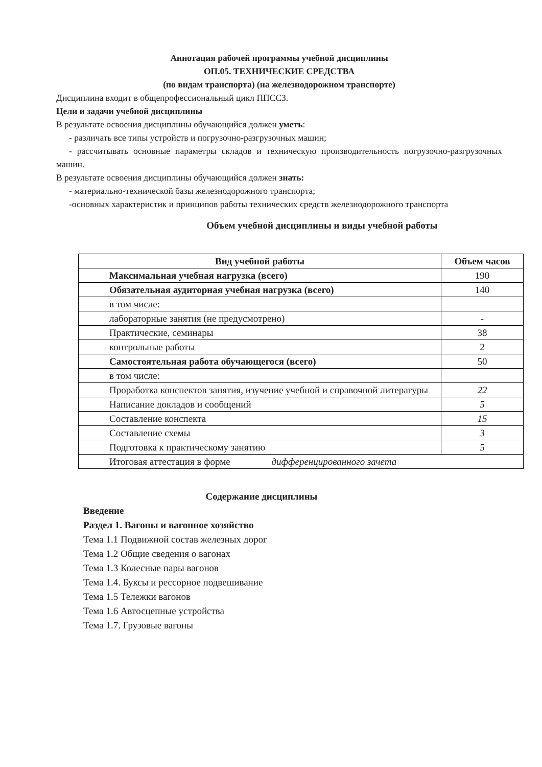Аннотация рабочей программы учебной дисциплины
ОП.05. ТЕХНИЧЕСКИЕ СРЕДСТВА
(по видам транспорта) (на железнодорожном транспорте)
Дисциплина входит в общепрофессиональный цикл ППССЗ.
Цели и задачи учебной дисциплины
В результате освоения дисциплины обучающийся должен уметь:
- различать все типы устройств и погрузочно-разгрузочных машин;
- рассчитывать основные параметры складов и техническую производительность погрузочно-разгрузочных машин.
В результате освоения дисциплины обучающийся должен знать:
- материально-технической базы железнодорожного транспорта;
-основных характеристик и принципов работы технических средств железнодорожного транспорта
Объем учебной дисциплины и виды учебной работы
| Вид учебной работы | Объем часов |
| --- | --- |
| Максимальная учебная нагрузка (всего) | 190 |
| Обязательная аудиторная учебная нагрузка (всего) | 140 |
| в том числе: | |
| лабораторные занятия (не предусмотрено) | - |
| Практические, семинары | 38 |
| контрольные работы | 2 |
| Самостоятельная работа обучающегося (всего) | 50 |
| в том числе: | |
| Проработка конспектов занятия, изучение учебной и справочной литературы | 22 |
| Написание докладов и сообщений | 5 |
| Составление конспекта | 15 |
| Составление схемы | 3 |
| Подготовка к практическому занятию | 5 |
| Итоговая аттестация в форме дифференцированного зачета | |
Содержание дисциплины
Введение
Раздел 1. Вагоны и вагонное хозяйство
Тема 1.1 Подвижной состав железных дорог
Тема 1.2 Общие сведения о вагонах
Тема 1.3 Колесные пары вагонов
Тема 1.4. Буксы и рессорное подвешивание
Тема 1.5 Тележки вагонов
Тема 1.6 Автосцепные устройства
Тема 1.7. Грузовые вагоны